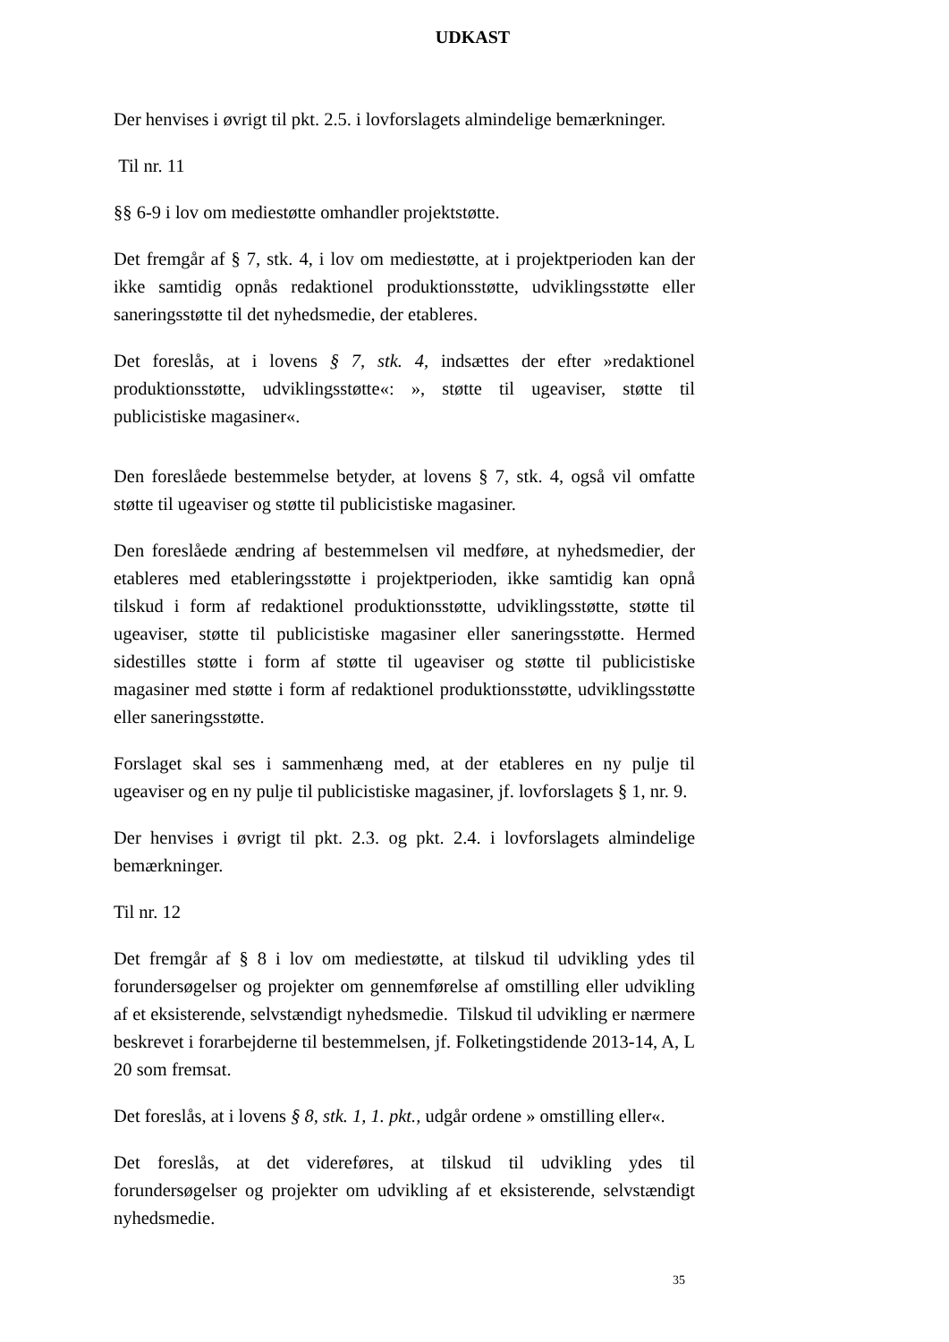UDKAST
Der henvises i øvrigt til pkt. 2.5. i lovforslagets almindelige bemærkninger.
Til nr. 11
§§ 6-9 i lov om mediestøtte omhandler projektstøtte.
Det fremgår af § 7, stk. 4, i lov om mediestøtte, at i projektperioden kan der ikke samtidig opnås redaktionel produktionsstøtte, udviklingsstøtte eller saneringsstøtte til det nyhedsmedie, der etableres.
Det foreslås, at i lovens § 7, stk. 4, indsættes der efter »redaktionel produktionsstøtte, udviklingsstøtte«: », støtte til ugeaviser, støtte til publicistiske magasiner«.
Den foreslåede bestemmelse betyder, at lovens § 7, stk. 4, også vil omfatte støtte til ugeaviser og støtte til publicistiske magasiner.
Den foreslåede ændring af bestemmelsen vil medføre, at nyhedsmedier, der etableres med etableringsstøtte i projektperioden, ikke samtidig kan opnå tilskud i form af redaktionel produktionsstøtte, udviklingsstøtte, støtte til ugeaviser, støtte til publicistiske magasiner eller saneringsstøtte. Hermed sidestilles støtte i form af støtte til ugeaviser og støtte til publicistiske magasiner med støtte i form af redaktionel produktionsstøtte, udviklingsstøtte eller saneringsstøtte.
Forslaget skal ses i sammenhæng med, at der etableres en ny pulje til ugeaviser og en ny pulje til publicistiske magasiner, jf. lovforslagets § 1, nr. 9.
Der henvises i øvrigt til pkt. 2.3. og pkt. 2.4. i lovforslagets almindelige bemærkninger.
Til nr. 12
Det fremgår af § 8 i lov om mediestøtte, at tilskud til udvikling ydes til forundersøgelser og projekter om gennemførelse af omstilling eller udvikling af et eksisterende, selvstændigt nyhedsmedie. Tilskud til udvikling er nærmere beskrevet i forarbejderne til bestemmelsen, jf. Folketingstidende 2013-14, A, L 20 som fremsat.
Det foreslås, at i lovens § 8, stk. 1, 1. pkt., udgår ordene » omstilling eller«.
Det foreslås, at det videreføres, at tilskud til udvikling ydes til forundersøgelser og projekter om udvikling af et eksisterende, selvstændigt nyhedsmedie.
35